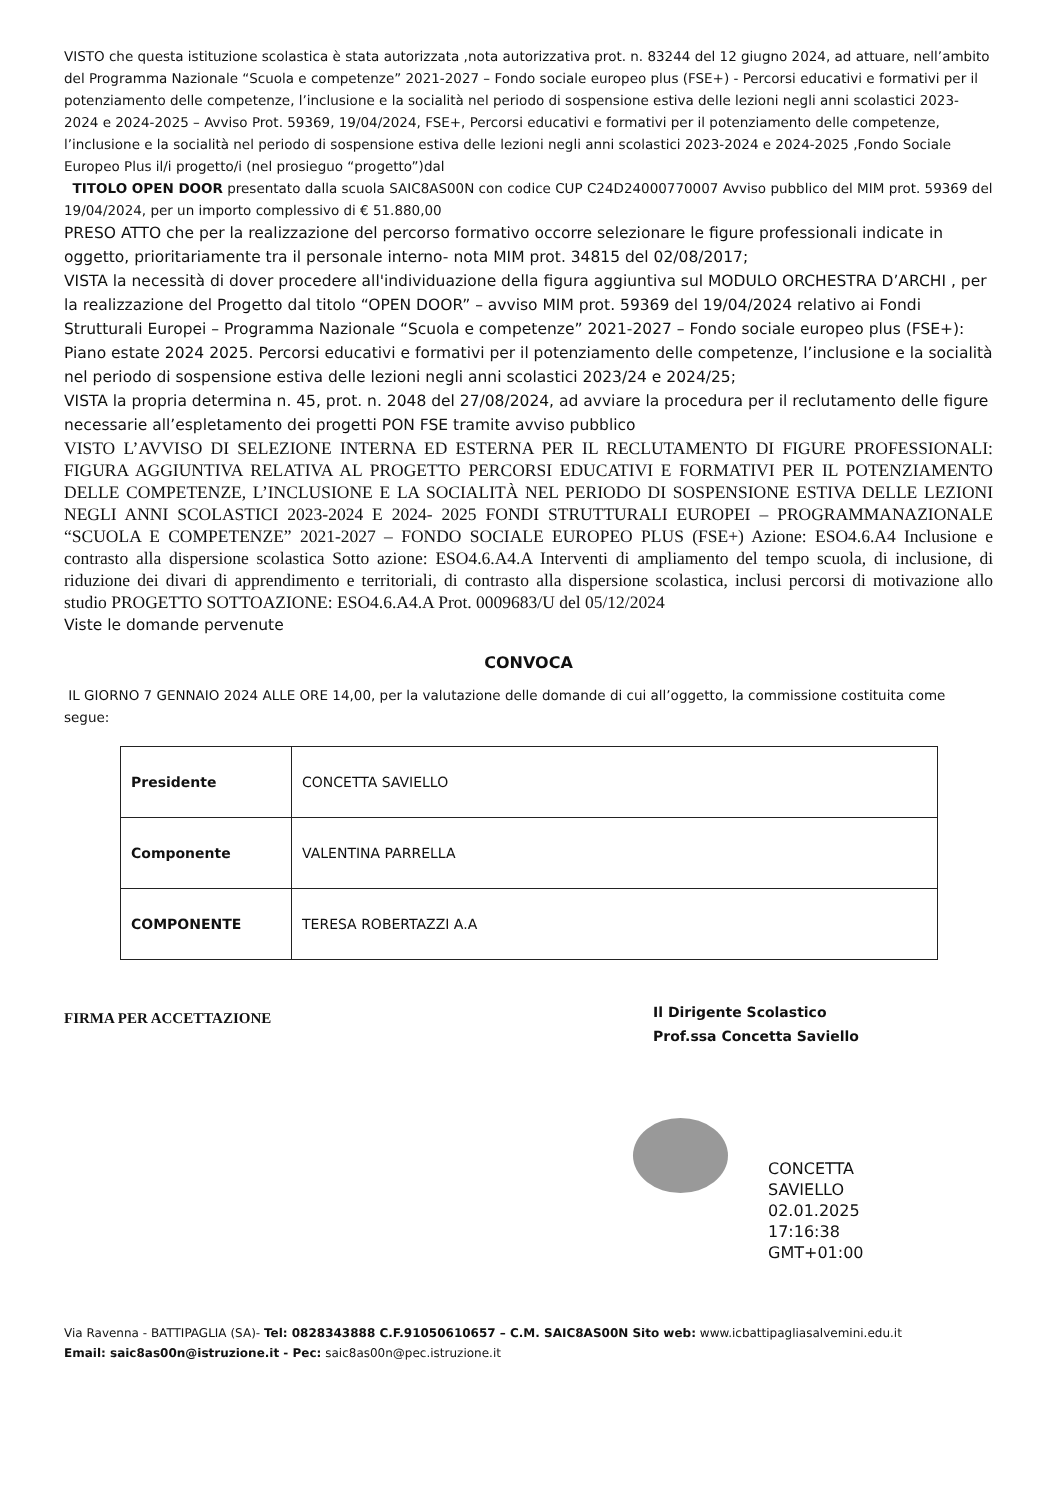VISTO che questa istituzione scolastica è stata autorizzata ,nota autorizzativa prot. n. 83244 del 12 giugno 2024, ad attuare, nell’ambito del Programma Nazionale “Scuola e competenze” 2021-2027 – Fondo sociale europeo plus (FSE+) - Percorsi educativi e formativi per il potenziamento delle competenze, l’inclusione e la socialità nel periodo di sospensione estiva delle lezioni negli anni scolastici 2023-2024 e 2024-2025 – Avviso Prot. 59369, 19/04/2024, FSE+, Percorsi educativi e formativi per il potenziamento delle competenze, l’inclusione e la socialità nel periodo di sospensione estiva delle lezioni negli anni scolastici 2023-2024 e 2024-2025 ,Fondo Sociale Europeo Plus il/i progetto/i (nel prosieguo “progetto”)dal
TITOLO OPEN DOOR presentato dalla scuola SAIC8AS00N con codice CUP C24D24000770007 Avviso pubblico del MIM prot. 59369 del 19/04/2024, per un importo complessivo di € 51.880,00
PRESO ATTO che per la realizzazione del percorso formativo occorre selezionare le figure professionali indicate in oggetto, prioritariamente tra il personale interno- nota MIM prot. 34815 del 02/08/2017;
VISTA la necessità di dover procedere all'individuazione della figura aggiuntiva sul MODULO ORCHESTRA D’ARCHI , per la realizzazione del Progetto dal titolo “OPEN DOOR” – avviso MIM prot. 59369 del 19/04/2024 relativo ai Fondi Strutturali Europei – Programma Nazionale “Scuola e competenze” 2021-2027 – Fondo sociale europeo plus (FSE+): Piano estate 2024 2025. Percorsi educativi e formativi per il potenziamento delle competenze, l’inclusione e la socialità nel periodo di sospensione estiva delle lezioni negli anni scolastici 2023/24 e 2024/25;
VISTA la propria determina n. 45, prot. n. 2048 del 27/08/2024, ad avviare la procedura per il reclutamento delle figure necessarie all’espletamento dei progetti PON FSE tramite avviso pubblico
VISTO L’AVVISO DI SELEZIONE INTERNA ED ESTERNA PER IL RECLUTAMENTO DI FIGURE PROFESSIONALI: FIGURA AGGIUNTIVA RELATIVA AL PROGETTO PERCORSI EDUCATIVI E FORMATIVI PER IL POTENZIAMENTO DELLE COMPETENZE, L’INCLUSIONE E LA SOCIALITÀ NEL PERIODO DI SOSPENSIONE ESTIVA DELLE LEZIONI NEGLI ANNI SCOLASTICI 2023-2024 E 2024- 2025 FONDI STRUTTURALI EUROPEI – PROGRAMMANAZIONALE “SCUOLA E COMPETENZE” 2021-2027 – FONDO SOCIALE EUROPEO PLUS (FSE+) Azione: ESO4.6.A4 Inclusione e contrasto alla dispersione scolastica Sotto azione: ESO4.6.A4.A Interventi di ampliamento del tempo scuola, di inclusione, di riduzione dei divari di apprendimento e territoriali, di contrasto alla dispersione scolastica, inclusi percorsi di motivazione allo studio PROGETTO SOTTOAZIONE: ESO4.6.A4.A Prot. 0009683/U del 05/12/2024
Viste le domande pervenute
CONVOCA
IL GIORNO 7 GENNAIO 2024 ALLE ORE 14,00, per la valutazione delle domande di cui all’oggetto, la commissione costituita come segue:
| Presidente | CONCETTA SAVIELLO |
| Componente | VALENTINA PARRELLA |
| COMPONENTE | TERESA ROBERTAZZI A.A |
FIRMA PER ACCETTAZIONE
Il Dirigente Scolastico
Prof.ssa Concetta Saviello
CONCETTA
SAVIELLO
02.01.2025
17:16:38
GMT+01:00
Via Ravenna - BATTIPAGLIA (SA)- Tel: 0828343888 C.F.91050610657 – C.M. SAIC8AS00N Sito web: www.icbattipagliasalvemini.edu.it
Email: saic8as00n@istruzione.it - Pec: saic8as00n@pec.istruzione.it